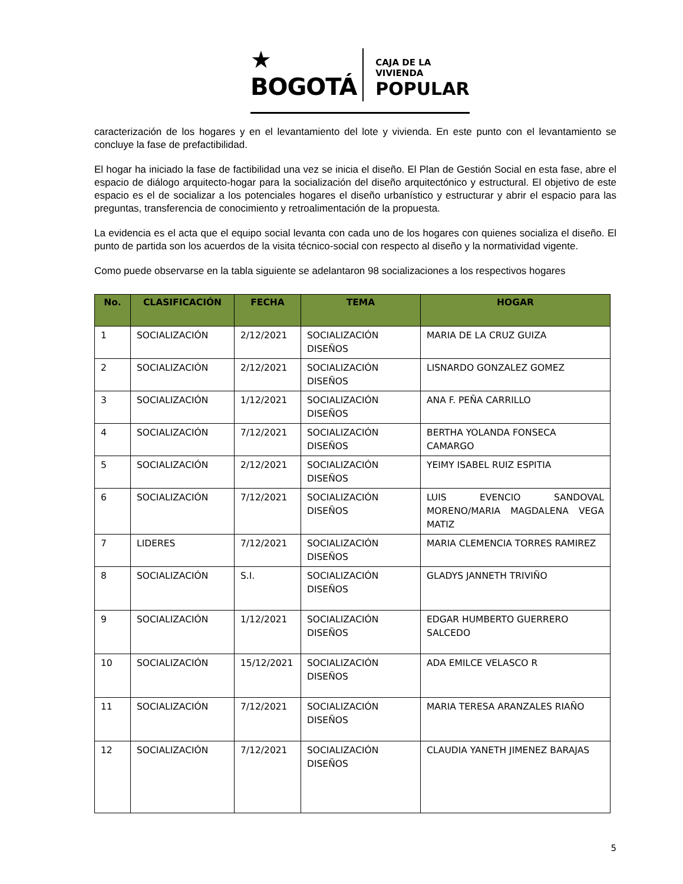★ BOGOTÁ
CAJA DE LA VIVIENDA
POPULAR
caracterización de los hogares y en el levantamiento del lote y vivienda. En este punto con el levantamiento se concluye la fase de prefactibilidad.
El hogar ha iniciado la fase de factibilidad una vez se inicia el diseño. El Plan de Gestión Social en esta fase, abre el espacio de diálogo arquitecto-hogar para la socialización del diseño arquitectónico y estructural. El objetivo de este espacio es el de socializar a los potenciales hogares el diseño urbanístico y estructurar y abrir el espacio para las preguntas, transferencia de conocimiento y retroalimentación de la propuesta.
La evidencia es el acta que el equipo social levanta con cada uno de los hogares con quienes socializa el diseño. El punto de partida son los acuerdos de la visita técnico-social con respecto al diseño y la normatividad vigente.
Como puede observarse en la tabla siguiente se adelantaron 98 socializaciones a los respectivos hogares
| No. | CLASIFICACIÓN | FECHA | TEMA | HOGAR |
| --- | --- | --- | --- | --- |
| 1 | SOCIALIZACIÓN | 2/12/2021 | SOCIALIZACIÓN DISEÑOS | MARIA DE LA CRUZ GUIZA |
| 2 | SOCIALIZACIÓN | 2/12/2021 | SOCIALIZACIÓN DISEÑOS | LISNARDO GONZALEZ GOMEZ |
| 3 | SOCIALIZACIÓN | 1/12/2021 | SOCIALIZACIÓN DISEÑOS | ANA F. PEÑA CARRILLO |
| 4 | SOCIALIZACIÓN | 7/12/2021 | SOCIALIZACIÓN DISEÑOS | BERTHA YOLANDA FONSECA CAMARGO |
| 5 | SOCIALIZACIÓN | 2/12/2021 | SOCIALIZACIÓN DISEÑOS | YEIMY ISABEL RUIZ ESPITIA |
| 6 | SOCIALIZACIÓN | 7/12/2021 | SOCIALIZACIÓN DISEÑOS | LUIS EVENCIO SANDOVAL MORENO/MARIA MAGDALENA VEGA MATIZ |
| 7 | LIDERES | 7/12/2021 | SOCIALIZACIÓN DISEÑOS | MARIA CLEMENCIA TORRES RAMIREZ |
| 8 | SOCIALIZACIÓN | S.I. | SOCIALIZACIÓN DISEÑOS | GLADYS JANNETH TRIVIÑO |
| 9 | SOCIALIZACIÓN | 1/12/2021 | SOCIALIZACIÓN DISEÑOS | EDGAR HUMBERTO GUERRERO SALCEDO |
| 10 | SOCIALIZACIÓN | 15/12/2021 | SOCIALIZACIÓN DISEÑOS | ADA EMILCE VELASCO R |
| 11 | SOCIALIZACIÓN | 7/12/2021 | SOCIALIZACIÓN DISEÑOS | MARIA TERESA ARANZALES RIAÑO |
| 12 | SOCIALIZACIÓN | 7/12/2021 | SOCIALIZACIÓN DISEÑOS | CLAUDIA YANETH JIMENEZ BARAJAS |
5